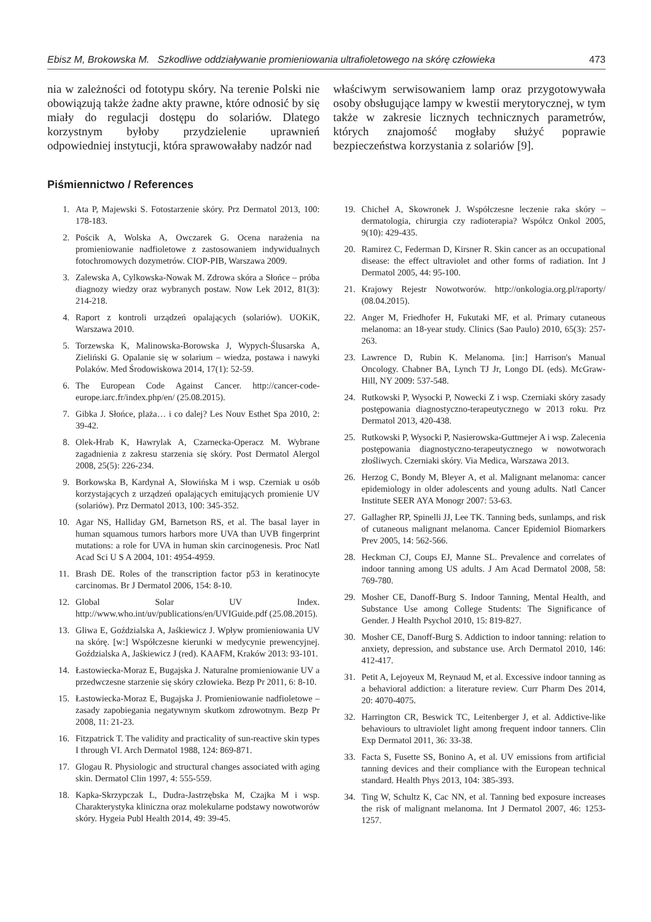Ebisz M, Brokowska M. Szkodliwe oddziaływanie promieniowania ultrafioletowego na skórę człowieka 473
nia w zależności od fototypu skóry. Na terenie Polski nie obowiązują także żadne akty prawne, które odnosić by się miały do regulacji dostępu do solariów. Dlatego korzystnym byłoby przydzielenie uprawnień odpowiedniej instytucji, która sprawowałaby nadzór nad
właściwym serwisowaniem lamp oraz przygotowywała osoby obsługujące lampy w kwestii merytorycznej, w tym także w zakresie licznych technicznych parametrów, których znajomość mogłaby służyć poprawie bezpieczeństwa korzystania z solariów [9].
Piśmiennictwo / References
1. Ata P, Majewski S. Fotostarzenie skóry. Prz Dermatol 2013, 100: 178-183.
2. Pościk A, Wolska A, Owczarek G. Ocena narażenia na promieniowanie nadfioletowe z zastosowaniem indywidualnych fotochromowych dozymetrów. CIOP-PIB, Warszawa 2009.
3. Zalewska A, Cylkowska-Nowak M. Zdrowa skóra a Słońce – próba diagnozy wiedzy oraz wybranych postaw. Now Lek 2012, 81(3): 214-218.
4. Raport z kontroli urządzeń opalających (solariów). UOKiK, Warszawa 2010.
5. Torzewska K, Malinowska-Borowska J, Wypych-Ślusarska A, Zieliński G. Opalanie się w solarium – wiedza, postawa i nawyki Polaków. Med Środowiskowa 2014, 17(1): 52-59.
6. The European Code Against Cancer. http://cancer-code-europe.iarc.fr/index.php/en/ (25.08.2015).
7. Gibka J. Słońce, plaża… i co dalej? Les Nouv Esthet Spa 2010, 2: 39-42.
8. Olek-Hrab K, Hawrylak A, Czarnecka-Operacz M. Wybrane zagadnienia z zakresu starzenia się skóry. Post Dermatol Alergol 2008, 25(5): 226-234.
9. Borkowska B, Kardynał A, Słowińska M i wsp. Czerniak u osób korzystających z urządzeń opalających emitujących promienie UV (solariów). Prz Dermatol 2013, 100: 345-352.
10. Agar NS, Halliday GM, Barnetson RS, et al. The basal layer in human squamous tumors harbors more UVA than UVB fingerprint mutations: a role for UVA in human skin carcinogenesis. Proc Natl Acad Sci U S A 2004, 101: 4954-4959.
11. Brash DE. Roles of the transcription factor p53 in keratinocyte carcinomas. Br J Dermatol 2006, 154: 8-10.
12. Global Solar UV Index. http://www.who.int/uv/publications/en/UVIGuide.pdf (25.08.2015).
13. Gliwa E, Goździalska A, Jaśkiewicz J. Wpływ promieniowania UV na skórę. [w:] Współczesne kierunki w medycynie prewencyjnej. Goździalska A, Jaśkiewicz J (red). KAAFM, Kraków 2013: 93-101.
14. Łastowiecka-Moraz E, Bugajska J. Naturalne promieniowanie UV a przedwczesne starzenie się skóry człowieka. Bezp Pr 2011, 6: 8-10.
15. Łastowiecka-Moraz E, Bugajska J. Promieniowanie nadfioletowe – zasady zapobiegania negatywnym skutkom zdrowotnym. Bezp Pr 2008, 11: 21-23.
16. Fitzpatrick T. The validity and practicality of sun-reactive skin types I through VI. Arch Dermatol 1988, 124: 869-871.
17. Glogau R. Physiologic and structural changes associated with aging skin. Dermatol Clin 1997, 4: 555-559.
18. Kapka-Skrzypczak L, Dudra-Jastrzębska M, Czajka M i wsp. Charakterystyka kliniczna oraz molekularne podstawy nowotworów skóry. Hygeia Publ Health 2014, 49: 39-45.
19. Chicheł A, Skowronek J. Współczesne leczenie raka skóry – dermatologia, chirurgia czy radioterapia? Współcz Onkol 2005, 9(10): 429-435.
20. Ramirez C, Federman D, Kirsner R. Skin cancer as an occupational disease: the effect ultraviolet and other forms of radiation. Int J Dermatol 2005, 44: 95-100.
21. Krajowy Rejestr Nowotworów. http://onkologia.org.pl/raporty/ (08.04.2015).
22. Anger M, Friedhofer H, Fukutaki MF, et al. Primary cutaneous melanoma: an 18-year study. Clinics (Sao Paulo) 2010, 65(3): 257-263.
23. Lawrence D, Rubin K. Melanoma. [in:] Harrison's Manual Oncology. Chabner BA, Lynch TJ Jr, Longo DL (eds). McGraw-Hill, NY 2009: 537-548.
24. Rutkowski P, Wysocki P, Nowecki Z i wsp. Czerniaki skóry zasady postępowania diagnostyczno-terapeutycznego w 2013 roku. Prz Dermatol 2013, 420-438.
25. Rutkowski P, Wysocki P, Nasierowska-Guttmejer A i wsp. Zalecenia postępowania diagnostyczno-terapeutycznego w nowotworach złośliwych. Czerniaki skóry. Via Medica, Warszawa 2013.
26. Herzog C, Bondy M, Bleyer A, et al. Malignant melanoma: cancer epidemiology in older adolescents and young adults. Natl Cancer Institute SEER AYA Monogr 2007: 53-63.
27. Gallagher RP, Spinelli JJ, Lee TK. Tanning beds, sunlamps, and risk of cutaneous malignant melanoma. Cancer Epidemiol Biomarkers Prev 2005, 14: 562-566.
28. Heckman CJ, Coups EJ, Manne SL. Prevalence and correlates of indoor tanning among US adults. J Am Acad Dermatol 2008, 58: 769-780.
29. Mosher CE, Danoff-Burg S. Indoor Tanning, Mental Health, and Substance Use among College Students: The Significance of Gender. J Health Psychol 2010, 15: 819-827.
30. Mosher CE, Danoff-Burg S. Addiction to indoor tanning: relation to anxiety, depression, and substance use. Arch Dermatol 2010, 146: 412-417.
31. Petit A, Lejoyeux M, Reynaud M, et al. Excessive indoor tanning as a behavioral addiction: a literature review. Curr Pharm Des 2014, 20: 4070-4075.
32. Harrington CR, Beswick TC, Leitenberger J, et al. Addictive-like behaviours to ultraviolet light among frequent indoor tanners. Clin Exp Dermatol 2011, 36: 33-38.
33. Facta S, Fusette SS, Bonino A, et al. UV emissions from artificial tanning devices and their compliance with the European technical standard. Health Phys 2013, 104: 385-393.
34. Ting W, Schultz K, Cac NN, et al. Tanning bed exposure increases the risk of malignant melanoma. Int J Dermatol 2007, 46: 1253-1257.